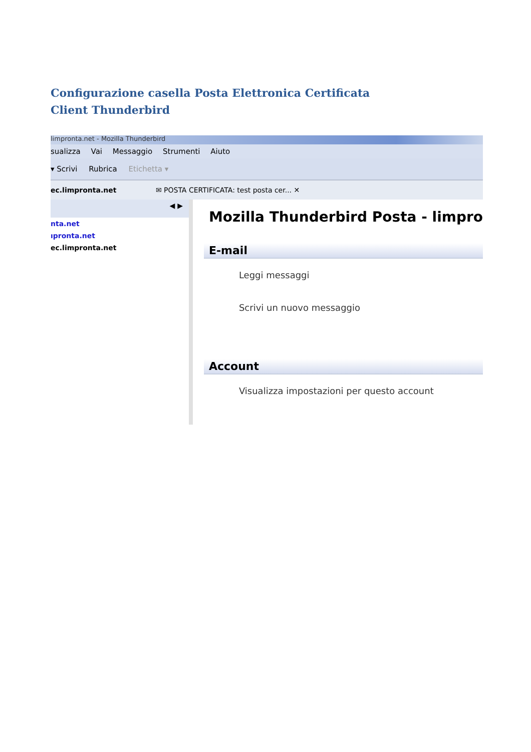Configurazione casella Posta Elettronica Certificata
Client Thunderbird
limpronta.net - Mozilla Thunderbird
sualizza Vai Messaggio Strumenti Aiuto
▾ Scrivi Rubrica Etichetta ▾
ec.limpronta.net ✉ POSTA CERTIFICATA: test posta cer... ✕
◀ ▶
nta.net
ıpronta.net
ec.limpronta.net
Mozilla Thunderbird Posta - limpro
E-mail
Leggi messaggi
Scrivi un nuovo messaggio
Account
Visualizza impostazioni per questo account